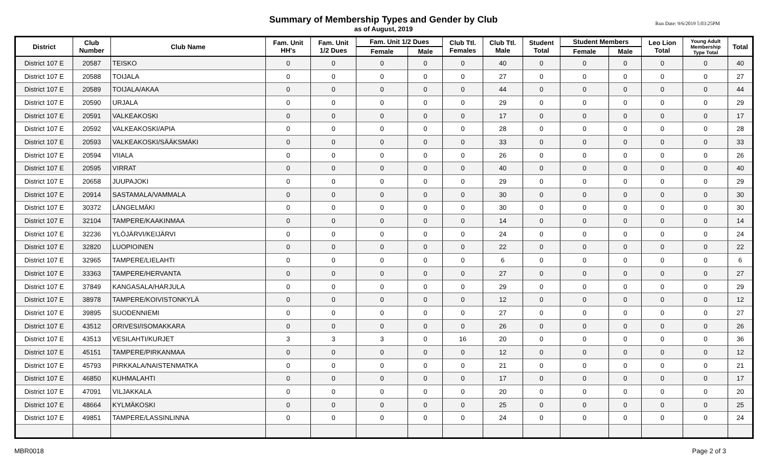Summary of Membership Types and Gender by Club
as of August, 2019
Run Date: 9/6/2019 5:03:25PM
| District | Club Number | Club Name | Fam. Unit HH's | Fam. Unit 1/2 Dues | Fam. Unit 1/2 Dues | | Club Ttl. Females | Club Ttl. Male | Student Total | Student Members | | Leo Lion Total | Young Adult Membership Type Total | Total |
| --- | --- | --- | --- | --- | --- | --- | --- | --- | --- | --- | --- | --- | --- | --- |
| | | | | | Female | Male | | | | Female | Male | | | |
| District 107 E | 20587 | TEISKO | 0 | 0 | 0 | 0 | 0 | 40 | 0 | 0 | 0 | 0 | 0 | 40 |
| District 107 E | 20588 | TOIJALA | 0 | 0 | 0 | 0 | 0 | 27 | 0 | 0 | 0 | 0 | 0 | 27 |
| District 107 E | 20589 | TOIJALA/AKAA | 0 | 0 | 0 | 0 | 0 | 44 | 0 | 0 | 0 | 0 | 0 | 44 |
| District 107 E | 20590 | URJALA | 0 | 0 | 0 | 0 | 0 | 29 | 0 | 0 | 0 | 0 | 0 | 29 |
| District 107 E | 20591 | VALKEAKOSKI | 0 | 0 | 0 | 0 | 0 | 17 | 0 | 0 | 0 | 0 | 0 | 17 |
| District 107 E | 20592 | VALKEAKOSKI/APIA | 0 | 0 | 0 | 0 | 0 | 28 | 0 | 0 | 0 | 0 | 0 | 28 |
| District 107 E | 20593 | VALKEAKOSKI/SÄÄKSMÄKI | 0 | 0 | 0 | 0 | 0 | 33 | 0 | 0 | 0 | 0 | 0 | 33 |
| District 107 E | 20594 | VIIALA | 0 | 0 | 0 | 0 | 0 | 26 | 0 | 0 | 0 | 0 | 0 | 26 |
| District 107 E | 20595 | VIRRAT | 0 | 0 | 0 | 0 | 0 | 40 | 0 | 0 | 0 | 0 | 0 | 40 |
| District 107 E | 20658 | JUUPAJOKI | 0 | 0 | 0 | 0 | 0 | 29 | 0 | 0 | 0 | 0 | 0 | 29 |
| District 107 E | 20914 | SASTAMALA/VAMMALA | 0 | 0 | 0 | 0 | 0 | 30 | 0 | 0 | 0 | 0 | 0 | 30 |
| District 107 E | 30372 | LÄNGELMÄKI | 0 | 0 | 0 | 0 | 0 | 30 | 0 | 0 | 0 | 0 | 0 | 30 |
| District 107 E | 32104 | TAMPERE/KAAKINMAA | 0 | 0 | 0 | 0 | 0 | 14 | 0 | 0 | 0 | 0 | 0 | 14 |
| District 107 E | 32236 | YLÖJÄRVI/KEIJÄRVI | 0 | 0 | 0 | 0 | 0 | 24 | 0 | 0 | 0 | 0 | 0 | 24 |
| District 107 E | 32820 | LUOPIOINEN | 0 | 0 | 0 | 0 | 0 | 22 | 0 | 0 | 0 | 0 | 0 | 22 |
| District 107 E | 32965 | TAMPERE/LIELAHTI | 0 | 0 | 0 | 0 | 0 | 6 | 0 | 0 | 0 | 0 | 0 | 6 |
| District 107 E | 33363 | TAMPERE/HERVANTA | 0 | 0 | 0 | 0 | 0 | 27 | 0 | 0 | 0 | 0 | 0 | 27 |
| District 107 E | 37849 | KANGASALA/HARJULA | 0 | 0 | 0 | 0 | 0 | 29 | 0 | 0 | 0 | 0 | 0 | 29 |
| District 107 E | 38978 | TAMPERE/KOIVISTONKYLÄ | 0 | 0 | 0 | 0 | 0 | 12 | 0 | 0 | 0 | 0 | 0 | 12 |
| District 107 E | 39895 | SUODENNIEMI | 0 | 0 | 0 | 0 | 0 | 27 | 0 | 0 | 0 | 0 | 0 | 27 |
| District 107 E | 43512 | ORIVESI/ISOMAKKARA | 0 | 0 | 0 | 0 | 0 | 26 | 0 | 0 | 0 | 0 | 0 | 26 |
| District 107 E | 43513 | VESILAHTI/KURJET | 3 | 3 | 3 | 0 | 16 | 20 | 0 | 0 | 0 | 0 | 0 | 36 |
| District 107 E | 45151 | TAMPERE/PIRKANMAA | 0 | 0 | 0 | 0 | 0 | 12 | 0 | 0 | 0 | 0 | 0 | 12 |
| District 107 E | 45793 | PIRKKALA/NAISTENMATKA | 0 | 0 | 0 | 0 | 0 | 21 | 0 | 0 | 0 | 0 | 0 | 21 |
| District 107 E | 46850 | KUHMALAHTI | 0 | 0 | 0 | 0 | 0 | 17 | 0 | 0 | 0 | 0 | 0 | 17 |
| District 107 E | 47091 | VILJAKKALA | 0 | 0 | 0 | 0 | 0 | 20 | 0 | 0 | 0 | 0 | 0 | 20 |
| District 107 E | 48664 | KYLMÄKOSKI | 0 | 0 | 0 | 0 | 0 | 25 | 0 | 0 | 0 | 0 | 0 | 25 |
| District 107 E | 49851 | TAMPERE/LASSINLINNA | 0 | 0 | 0 | 0 | 0 | 24 | 0 | 0 | 0 | 0 | 0 | 24 |
MBR0018 Page 2 of 3